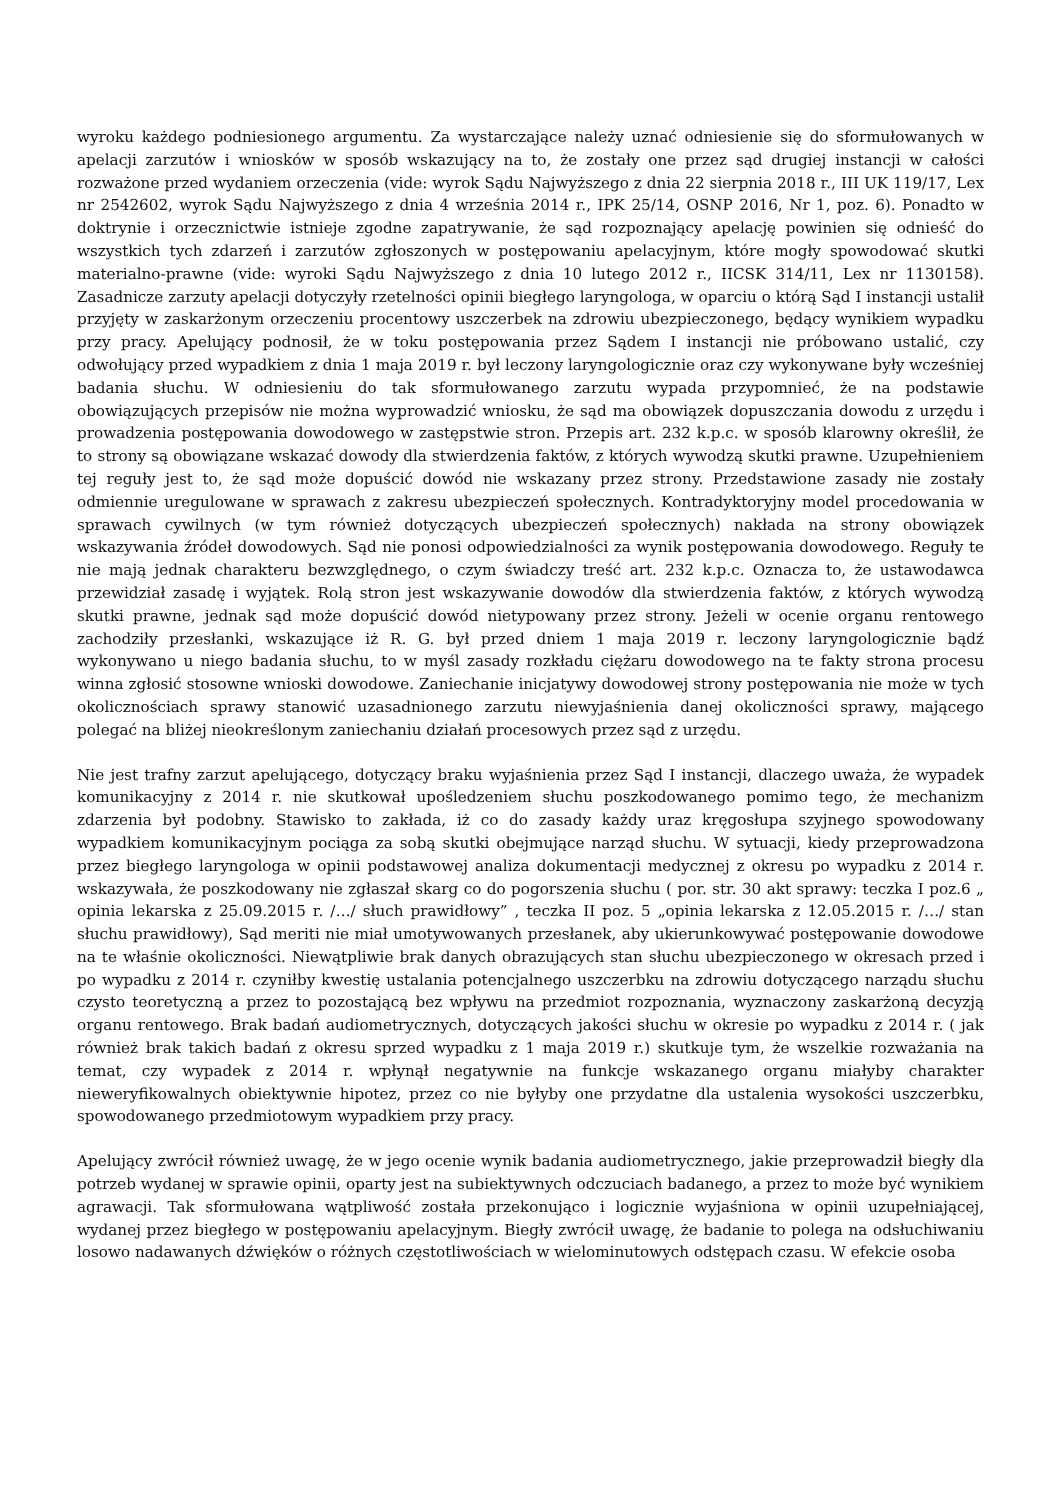wyroku każdego podniesionego argumentu. Za wystarczające należy uznać odniesienie się do sformułowanych w apelacji zarzutów i wniosków w sposób wskazujący na to, że zostały one przez sąd drugiej instancji w całości rozważone przed wydaniem orzeczenia (vide: wyrok Sądu Najwyższego z dnia 22 sierpnia 2018 r., III UK 119/17, Lex nr 2542602, wyrok Sądu Najwyższego z dnia 4 września 2014 r., IPK 25/14, OSNP 2016, Nr 1, poz. 6). Ponadto w doktrynie i orzecznictwie istnieje zgodne zapatrywanie, że sąd rozpoznający apelację powinien się odnieść do wszystkich tych zdarzeń i zarzutów zgłoszonych w postępowaniu apelacyjnym, które mogły spowodować skutki materialno-prawne (vide: wyroki Sądu Najwyższego z dnia 10 lutego 2012 r., IICSK 314/11, Lex nr 1130158). Zasadnicze zarzuty apelacji dotyczyły rzetelności opinii biegłego laryngologa, w oparciu o którą Sąd I instancji ustalił przyjęty w zaskarżonym orzeczeniu procentowy uszczerbek na zdrowiu ubezpieczonego, będący wynikiem wypadku przy pracy. Apelujący podnosił, że w toku postępowania przez Sądem I instancji nie próbowano ustalić, czy odwołujący przed wypadkiem z dnia 1 maja 2019 r. był leczony laryngologicznie oraz czy wykonywane były wcześniej badania słuchu. W odniesieniu do tak sformułowanego zarzutu wypada przypomnieć, że na podstawie obowiązujących przepisów nie można wyprowadzić wniosku, że sąd ma obowiązek dopuszczania dowodu z urzędu i prowadzenia postępowania dowodowego w zastępstwie stron. Przepis art. 232 k.p.c. w sposób klarowny określił, że to strony są obowiązane wskazać dowody dla stwierdzenia faktów, z których wywodzą skutki prawne. Uzupełnieniem tej reguły jest to, że sąd może dopuścić dowód nie wskazany przez strony. Przedstawione zasady nie zostały odmiennie uregulowane w sprawach z zakresu ubezpieczeń społecznych. Kontradyktoryjny model procedowania w sprawach cywilnych (w tym również dotyczących ubezpieczeń społecznych) nakłada na strony obowiązek wskazywania źródeł dowodowych. Sąd nie ponosi odpowiedzialności za wynik postępowania dowodowego. Reguły te nie mają jednak charakteru bezwzględnego, o czym świadczy treść art. 232 k.p.c. Oznacza to, że ustawodawca przewidział zasadę i wyjątek. Rolą stron jest wskazywanie dowodów dla stwierdzenia faktów, z których wywodzą skutki prawne, jednak sąd może dopuścić dowód nietypowany przez strony. Jeżeli w ocenie organu rentowego zachodziły przesłanki, wskazujące iż R. G. był przed dniem 1 maja 2019 r. leczony laryngologicznie bądź wykonywano u niego badania słuchu, to w myśl zasady rozkładu ciężaru dowodowego na te fakty strona procesu winna zgłosić stosowne wnioski dowodowe. Zaniechanie inicjatywy dowodowej strony postępowania nie może w tych okolicznościach sprawy stanowić uzasadnionego zarzutu niewyjaśnienia danej okoliczności sprawy, mającego polegać na bliżej nieokreślonym zaniechaniu działań procesowych przez sąd z urzędu.
Nie jest trafny zarzut apelującego, dotyczący braku wyjaśnienia przez Sąd I instancji, dlaczego uważa, że wypadek komunikacyjny z 2014 r. nie skutkował upośledzeniem słuchu poszkodowanego pomimo tego, że mechanizm zdarzenia był podobny. Stawisko to zakłada, iż co do zasady każdy uraz kręgosłupa szyjnego spowodowany wypadkiem komunikacyjnym pociąga za sobą skutki obejmujące narząd słuchu. W sytuacji, kiedy przeprowadzona przez biegłego laryngologa w opinii podstawowej analiza dokumentacji medycznej z okresu po wypadku z 2014 r. wskazywała, że poszkodowany nie zgłaszał skarg co do pogorszenia słuchu ( por. str. 30 akt sprawy: teczka I poz.6 „ opinia lekarska z 25.09.2015 r. /…/ słuch prawidłowy” , teczka II poz. 5 „opinia lekarska z 12.05.2015 r. /…/ stan słuchu prawidłowy), Sąd meriti nie miał umotywowanych przesłanek, aby ukierunkowywać postępowanie dowodowe na te właśnie okoliczności. Niewątpliwie brak danych obrazujących stan słuchu ubezpieczonego w okresach przed i po wypadku z 2014 r. czyniłby kwestię ustalania potencjalnego uszczerbku na zdrowiu dotyczącego narządu słuchu czysto teoretyczną a przez to pozostającą bez wpływu na przedmiot rozpoznania, wyznaczony zaskarżoną decyzją organu rentowego. Brak badań audiometrycznych, dotyczących jakości słuchu w okresie po wypadku z 2014 r. ( jak również brak takich badań z okresu sprzed wypadku z 1 maja 2019 r.) skutkuje tym, że wszelkie rozważania na temat, czy wypadek z 2014 r. wpłynął negatywnie na funkcje wskazanego organu miałyby charakter nieweryfikowalnych obiektywnie hipotez, przez co nie byłyby one przydatne dla ustalenia wysokości uszczerbku, spowodowanego przedmiotowym wypadkiem przy pracy.
Apelujący zwrócił również uwagę, że w jego ocenie wynik badania audiometrycznego, jakie przeprowadził biegły dla potrzeb wydanej w sprawie opinii, oparty jest na subiektywnych odczuciach badanego, a przez to może być wynikiem agrawacji. Tak sformułowana wątpliwość została przekonująco i logicznie wyjaśniona w opinii uzupełniającej, wydanej przez biegłego w postępowaniu apelacyjnym. Biegły zwrócił uwagę, że badanie to polega na odsłuchiwaniu losowo nadawanych dźwięków o różnych częstotliwościach w wielominutowych odstępach czasu. W efekcie osoba